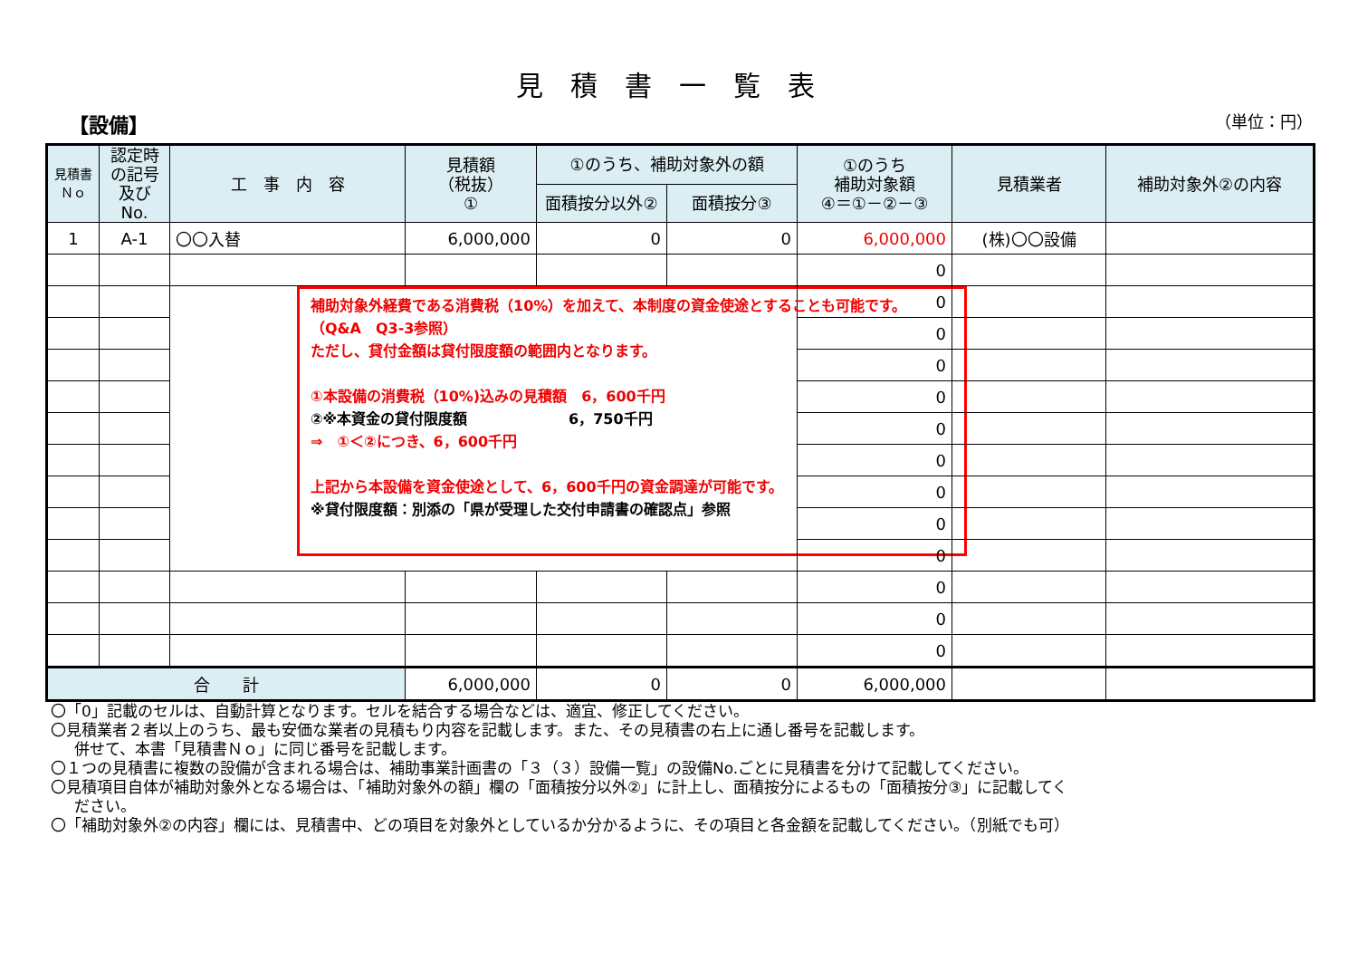見積書一覧表
【設備】 （単位：円）
| 見積書 Ｎｏ | 認定時 の記号 及びNo. | 工 事 内 容 | 見積額 （税抜） ① | ①のうち、補助対象外の額 | | ①のうち 補助対象額 ④＝①－②－③ | 見積業者 | 補助対象外②の内容 |
| --- | --- | --- | --- | --- | --- | --- | --- | --- |
| | | | | 面積按分以外② | 面積按分③ | | | |
| 1 | A-1 | 〇〇入替 | 6,000,000 | 0 | 0 | 6,000,000 | (株)〇〇設備 | |
| | | | | | | 0 | | |
| | | 補助対象外経費である消費税（10%）を加えて、本制度の資金使途とすることも可能です。 （Q&A Q3-3参照） ただし、貸付金額は貸付限度額の範囲内となります。 ①本設備の消費税（10%)込みの見積額 6，600千円 ②※本資金の貸付限度額 6，750千円 ⇒ ①＜②につき、6，600千円 上記から本設備を資金使途として、6，600千円の資金調達が可能です。 ※貸付限度額：別添の「県が受理した交付申請書の確認点」参照 | | | | 0 | | |
| | | | | | | 0 | | |
| | | | | | | 0 | | |
| | | | | | | 0 | | |
| | | | | | | 0 | | |
| | | | | | | 0 | | |
| | | | | | | 0 | | |
| | | | | | | 0 | | |
| | | | | | | 0 | | |
| | | | | | | 0 | | |
| | | | | | | 0 | | |
| | | | | | | 0 | | |
| 合 計 | | | 6,000,000 | 0 | 0 | 6,000,000 | | |
〇「0」記載のセルは、自動計算となります。セルを結合する場合などは、適宜、修正してください。
〇見積業者２者以上のうち、最も安価な業者の見積もり内容を記載します。また、その見積書の右上に通し番号を記載します。
併せて、本書「見積書Ｎｏ」に同じ番号を記載します。
〇１つの見積書に複数の設備が含まれる場合は、補助事業計画書の「３（３）設備一覧」の設備No.ごとに見積書を分けて記載してください。
〇見積項目自体が補助対象外となる場合は、「補助対象外の額」欄の「面積按分以外②」に計上し、面積按分によるもの「面積按分③」に記載してく
ださい。
〇「補助対象外②の内容」欄には、見積書中、どの項目を対象外としているか分かるように、その項目と各金額を記載してください。（別紙でも可）